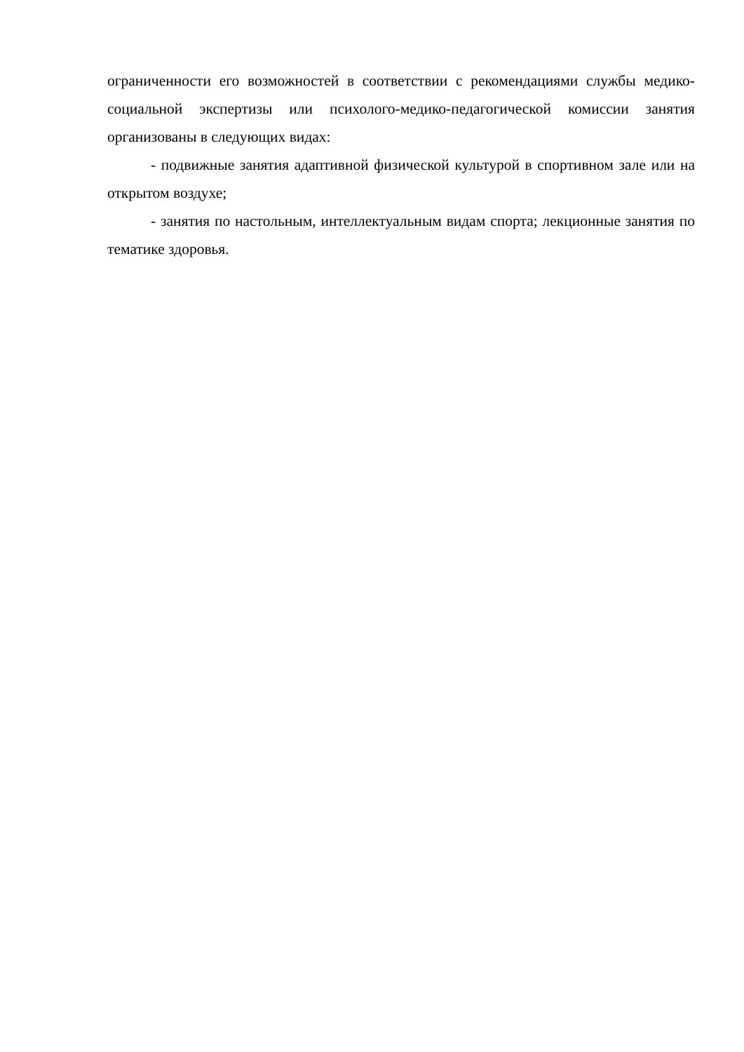ограниченности его возможностей в соответствии с рекомендациями службы медико-социальной экспертизы или психолого-медико-педагогической комиссии занятия организованы в следующих видах:
- подвижные занятия адаптивной физической культурой в спортивном зале или на открытом воздухе;
- занятия по настольным, интеллектуальным видам спорта; лекционные занятия по тематике здоровья.